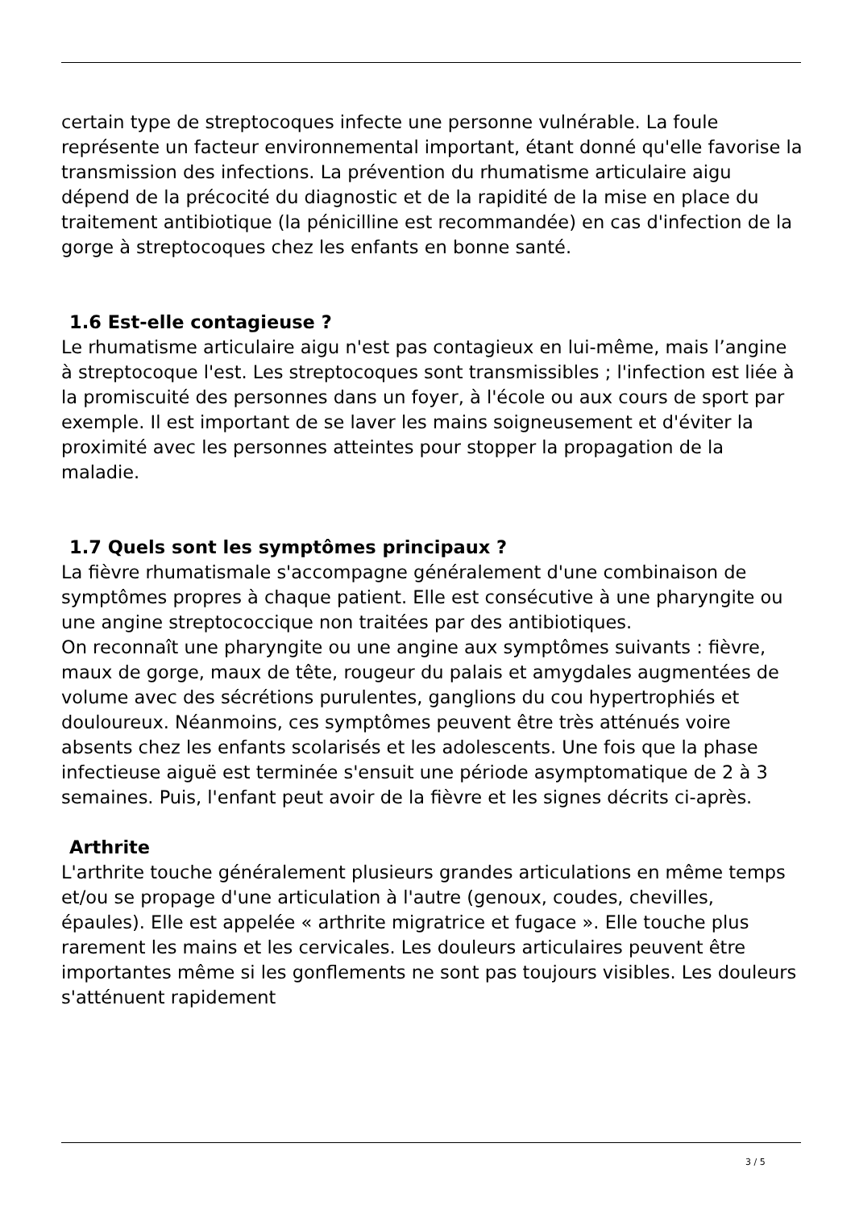certain type de streptocoques infecte une personne vulnérable. La foule représente un facteur environnemental important, étant donné qu'elle favorise la transmission des infections. La prévention du rhumatisme articulaire aigu dépend de la précocité du diagnostic et de la rapidité de la mise en place du traitement antibiotique (la pénicilline est recommandée) en cas d'infection de la gorge à streptocoques chez les enfants en bonne santé.
1.6 Est-elle contagieuse ?
Le rhumatisme articulaire aigu n'est pas contagieux en lui-même, mais l’angine à streptocoque l'est. Les streptocoques sont transmissibles ; l'infection est liée à la promiscuité des personnes dans un foyer, à l'école ou aux cours de sport par exemple. Il est important de se laver les mains soigneusement et d'éviter la proximité avec les personnes atteintes pour stopper la propagation de la maladie.
1.7 Quels sont les symptômes principaux ?
La fièvre rhumatismale s'accompagne généralement d'une combinaison de symptômes propres à chaque patient. Elle est consécutive à une pharyngite ou une angine streptococcique non traitées par des antibiotiques.
On reconnaît une pharyngite ou une angine aux symptômes suivants : fièvre, maux de gorge, maux de tête, rougeur du palais et amygdales augmentées de volume avec des sécrétions purulentes, ganglions du cou hypertrophiés et douloureux. Néanmoins, ces symptômes peuvent être très atténués voire absents chez les enfants scolarisés et les adolescents. Une fois que la phase infectieuse aiguë est terminée s'ensuit une période asymptomatique de 2 à 3 semaines. Puis, l'enfant peut avoir de la fièvre et les signes décrits ci-après.
Arthrite
L'arthrite touche généralement plusieurs grandes articulations en même temps et/ou se propage d'une articulation à l'autre (genoux, coudes, chevilles, épaules). Elle est appelée « arthrite migratrice et fugace ». Elle touche plus rarement les mains et les cervicales. Les douleurs articulaires peuvent être importantes même si les gonflements ne sont pas toujours visibles. Les douleurs s'atténuent rapidement
3 / 5